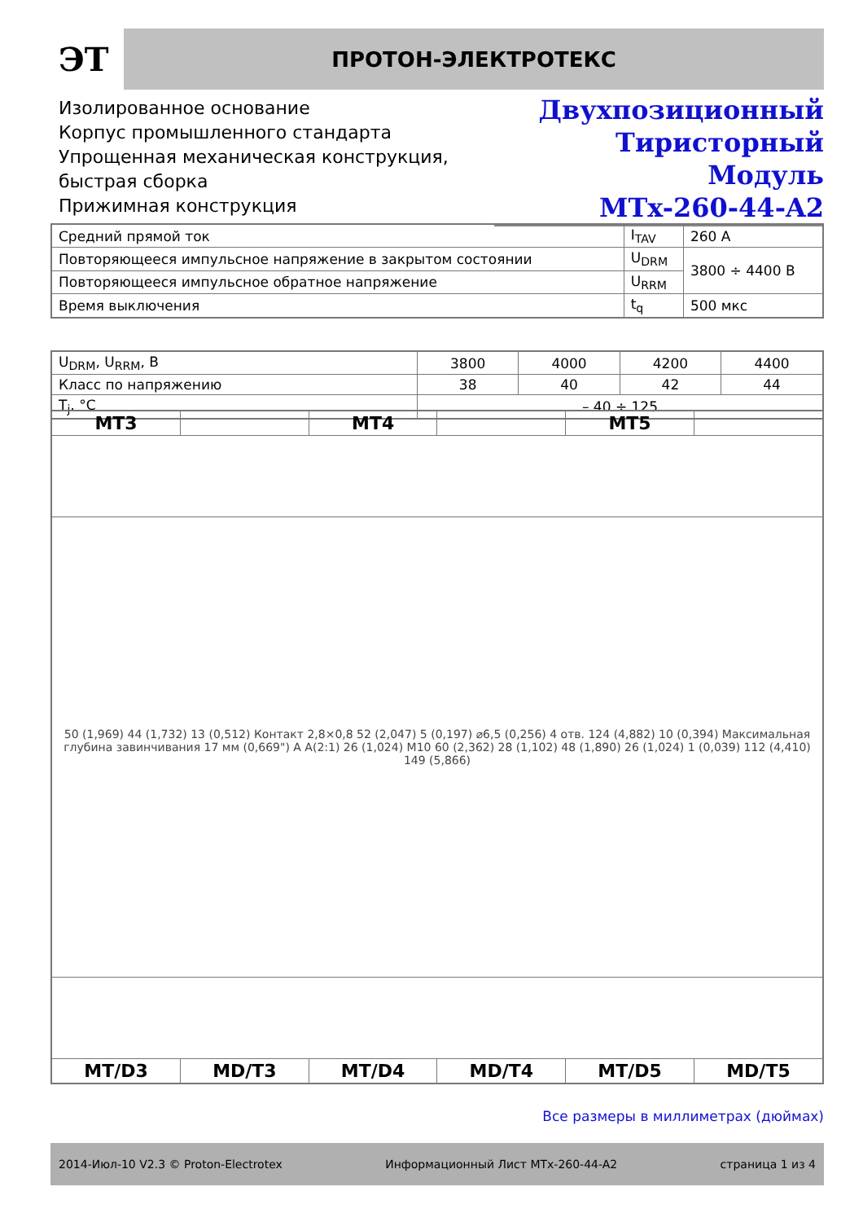ЭТ
ПРОТОН-ЭЛЕКТРОТЕКС
Изолированное основание
Корпус промышленного стандарта
Упрощенная механическая конструкция,
быстрая сборка
Прижимная конструкция
Двухпозиционный
Тиристорный Модуль
MTx-260-44-A2
| Средний прямой ток | I<sub>TAV</sub> | 260 A |
| Повторяющееся импульсное напряжение в закрытом состоянии | U<sub>DRM</sub> | 3800 ÷ 4400 В |
| Повторяющееся импульсное обратное напряжение | U<sub>RRM</sub> | |
| Время выключения | t<sub>q</sub> | 500 мкс |
| U<sub>DRM</sub>, U<sub>RRM</sub>, В | 3800 | 4000 | 4200 | 4400 |
| Класс по напряжению | 38 | 40 | 42 | 44 |
| T<sub>j</sub>, °C | – 40 ÷ 125 | | | |
| MT3 | | MT4 | | MT5 | |
| 50 (1,969) 44 (1,732) 13 (0,512) Контакт 2,8×0,8 52 (2,047) 5 (0,197) ⌀6,5 (0,256) 4 отв. 124 (4,882) 10 (0,394) Максимальная глубина завинчивания 17 мм (0,669") A A(2:1) 26 (1,024) M10 60 (2,362) 28 (1,102) 48 (1,890) 26 (1,024) 1 (0,039) 112 (4,410) 149 (5,866) | | | | | |
| MT/D3 | MD/T3 | MT/D4 | MD/T4 | MT/D5 | MD/T5 |
Все размеры в миллиметрах (дюймах)
2014-Июл-10 V2.3 © Proton-Electrotex Информационный Лист MTx-260-44-A2 страница 1 из 4